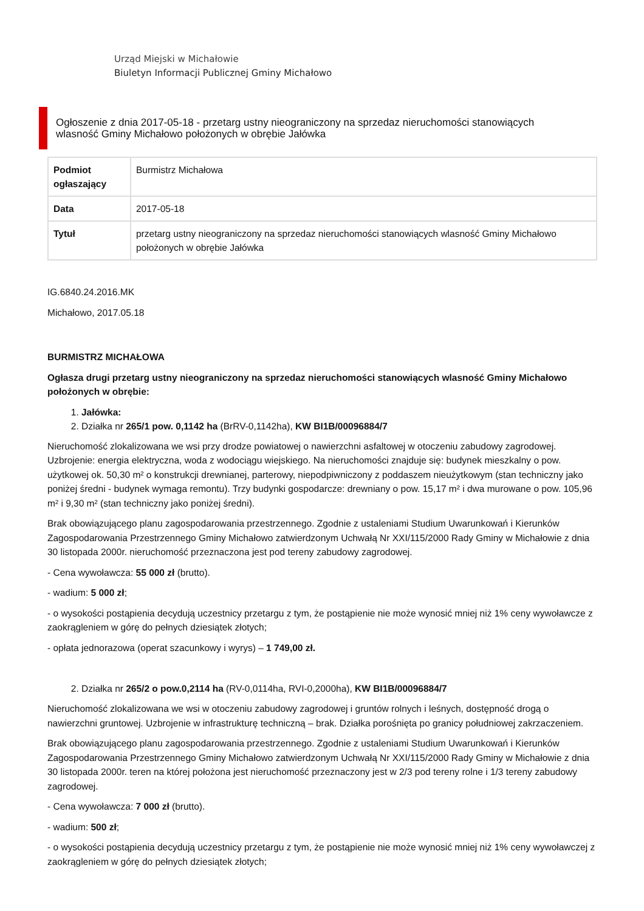Urząd Miejski w Michałowie
Biuletyn Informacji Publicznej Gminy Michałowo
Ogłoszenie z dnia 2017-05-18 - przetarg ustny nieograniczony na sprzedaz nieruchomości stanowiących wlasność Gminy Michałowo położonych w obrębie Jałówka
| Podmiot ogłaszający | Burmistrz Michałowa |
| Data | 2017-05-18 |
| Tytuł | przetarg ustny nieograniczony na sprzedaz nieruchomości stanowiących wlasność Gminy Michałowo położonych w obrębie Jałówka |
IG.6840.24.2016.MK
Michałowo, 2017.05.18
BURMISTRZ MICHAŁOWA
Ogłasza drugi przetarg ustny nieograniczony na sprzedaz nieruchomości stanowiących wlasność Gminy Michałowo położonych w obrębie:
1. Jałówka:
2. Działka nr 265/1 pow. 0,1142 ha (BrRV-0,1142ha), KW BI1B/00096884/7
Nieruchomość zlokalizowana we wsi przy drodze powiatowej o nawierzchni asfaltowej w otoczeniu zabudowy zagrodowej. Uzbrojenie: energia elektryczna, woda z wodociągu wiejskiego. Na nieruchomości znajduje się: budynek mieszkalny o pow. użytkowej ok. 50,30 m² o konstrukcji drewnianej, parterowy, niepodpiwniczony z poddaszem nieużytkowym (stan techniczny jako poniżej średni - budynek wymaga remontu). Trzy budynki gospodarcze: drewniany o pow. 15,17 m² i dwa murowane o pow. 105,96 m² i 9,30 m² (stan techniczny jako poniżej średni).
Brak obowiązującego planu zagospodarowania przestrzennego. Zgodnie z ustaleniami Studium Uwarunkowań i Kierunków Zagospodarowania Przestrzennego Gminy Michałowo zatwierdzonym Uchwałą Nr XXI/115/2000 Rady Gminy w Michałowie z dnia 30 listopada 2000r. nieruchomość przeznaczona jest pod tereny zabudowy zagrodowej.
- Cena wywoławcza: 55 000 zł (brutto).
- wadium: 5 000 zł;
- o wysokości postąpienia decydują uczestnicy przetargu z tym, że postąpienie nie może wynosić mniej niż 1% ceny wywoławcze z zaokrągleniem w górę do pełnych dziesiątek złotych;
- opłata jednorazowa (operat szacunkowy i wyrys) – 1 749,00 zł.
2. Działka nr 265/2 o pow.0,2114 ha (RV-0,0114ha, RVI-0,2000ha), KW BI1B/00096884/7
Nieruchomość zlokalizowana we wsi w otoczeniu zabudowy zagrodowej i gruntów rolnych i leśnych, dostępność drogą o nawierzchni gruntowej. Uzbrojenie w infrastrukturę techniczną – brak. Działka porośnięta po granicy południowej zakrzaczeniem.
Brak obowiązującego planu zagospodarowania przestrzennego. Zgodnie z ustaleniami Studium Uwarunkowań i Kierunków Zagospodarowania Przestrzennego Gminy Michałowo zatwierdzonym Uchwałą Nr XXI/115/2000 Rady Gminy w Michałowie z dnia 30 listopada 2000r. teren na której położona jest nieruchomość przeznaczony jest w 2/3 pod tereny rolne i 1/3 tereny zabudowy zagrodowej.
- Cena wywoławcza: 7 000 zł (brutto).
- wadium: 500 zł;
- o wysokości postąpienia decydują uczestnicy przetargu z tym, że postąpienie nie może wynosić mniej niż 1% ceny wywoławczej z zaokrągleniem w górę do pełnych dziesiątek złotych;